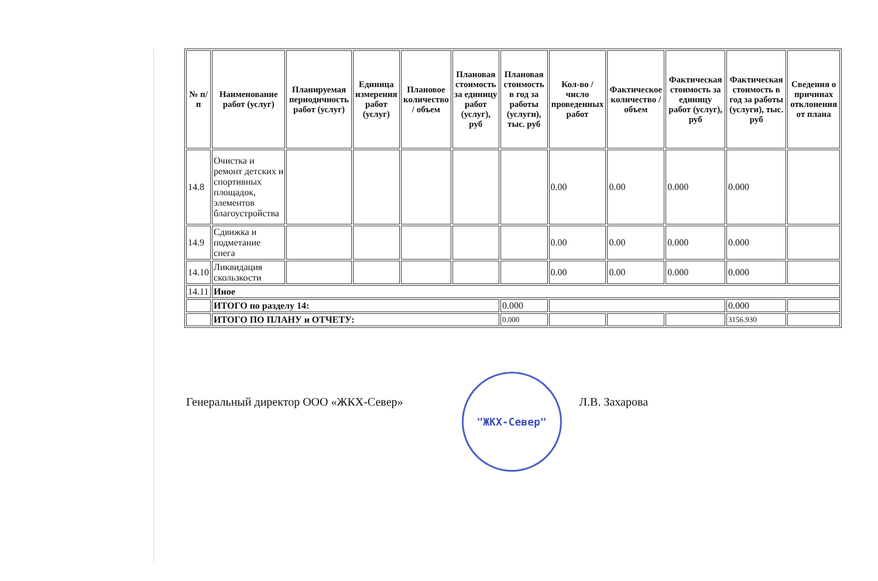| № п/п | Наименование работ (услуг) | Планируемая периодичность работ (услуг) | Единица измерения работ (услуг) | Плановое количество / объем | Плановая стоимость за единицу работ (услуг), руб | Плановая стоимость в год за работы (услуги), тыс. руб | Кол-во / число проведенных работ | Фактическое количество / объем | Фактическая стоимость за единицу работ (услуг), руб | Фактическая стоимость в год за работы (услуги), тыс. руб | Сведения о причинах отклонения от плана |
| --- | --- | --- | --- | --- | --- | --- | --- | --- | --- | --- | --- |
| 14.8 | Очистка и ремонт детских и спортивных площадок, элементов благоустройства | | | | | | 0.00 | 0.00 | 0.000 | 0.000 | |
| 14.9 | Сдвижка и подметание снега | | | | | | 0.00 | 0.00 | 0.000 | 0.000 | |
| 14.10 | Ликвидация скользкости | | | | | | 0.00 | 0.00 | 0.000 | 0.000 | |
| 14.11 | Иное | | | | | | | | | | |
| | ИТОГО по разделу 14: | | | | | 0.000 | | | | 0.000 | |
| | ИТОГО ПО ПЛАНУ и ОТЧЕТУ: | | | | | 0.000 | | | | 3156.930 | |
Генеральный директор ООО «ЖКХ-Север»
"ЖКХ-Север"
Л.В. Захарова